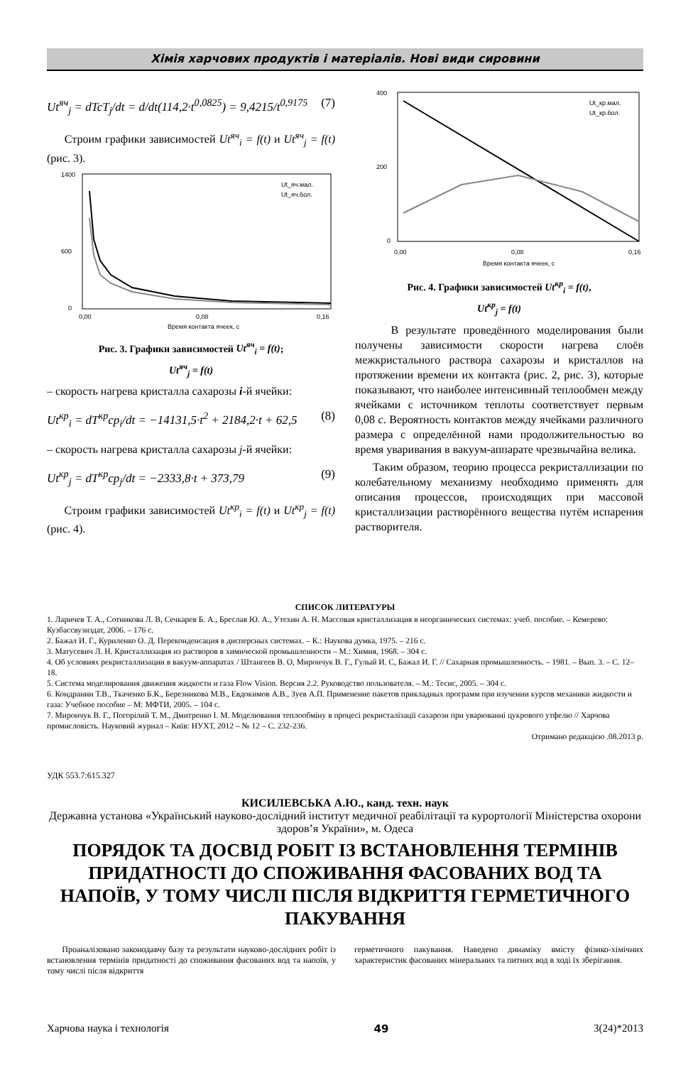Хімія харчових продуктів і матеріалів. Нові види сировини
Ut<sup>яч</sup><sub>j</sub> = dTcT<sub>j</sub>/dt = d/dt(114,2·t<sup>0,0825</sup>) = 9,4215/t<sup>0,9175</sup> (7)
Строим графики зависимостей Ut<sup>яч</sup><sub>i</sub> = f(t) и Ut<sup>яч</sup><sub>j</sub> = f(t) (рис. 3).
1400
600
0
0,00
0,08
0,16
Время контакта ячеек, с
Ut_яч.мал.
Ut_яч.бол.
Рис. 3. Графики зависимостей Ut<sup>яч</sup><sub>i</sub> = f(t);
Ut<sup>яч</sup><sub>j</sub> = f(t)
– скорость нагрева кристалла сахарозы i-й ячейки:
Ut<sup>кр</sup><sub>i</sub> = dT<sup>кр</sup>cp<sub>i</sub>/dt = −14131,5·t<sup>2</sup> + 2184,2·t + 62,5 (8)
– скорость нагрева кристалла сахарозы j-й ячейки:
Ut<sup>кр</sup><sub>j</sub> = dT<sup>кр</sup>cp<sub>j</sub>/dt = −2333,8·t + 373,79 (9)
Строим графики зависимостей Ut<sup>кр</sup><sub>i</sub> = f(t) и Ut<sup>кр</sup><sub>j</sub> = f(t) (рис. 4).
400
200
0
0,00
0,08
0,16
Время контакта ячеек, с
Ut_кр.мал.
Ut_кр.бол.
Рис. 4. Графики зависимостей Ut<sup>кр</sup><sub>i</sub> = f(t),
Ut<sup>кр</sup><sub>j</sub> = f(t)
В результате проведённого моделирования были получены зависимости скорости нагрева слоёв межкристального раствора сахарозы и кристаллов на протяжении времени их контакта (рис. 2, рис. 3), которые показывают, что наиболее интенсивный теплообмен между ячейками с источником теплоты соответствует первым 0,08 с. Вероятность контактов между ячейками различного размера с определённой нами продолжительностью во время уваривания в вакуум-аппарате чрезвычайна велика.
Таким образом, теорию процесса рекристаллизации по колебательному механизму необходимо применять для описания процессов, происходящих при массовой кристаллизации растворённого вещества путём испарения растворителя.
СПИСОК ЛИТЕРАТУРЫ
1. Ларичев Т. А., Сотникова Л. В, Сечкарев Б. А., Бреслав Ю. А., Утехин А. Н. Массовая кристаллизация в неорганических системах: учеб. пособие. – Кемерево: Кузбассвузиздат, 2006. – 176 с.
2. Бажал И. Г., Куриленко О. Д. Переконденсация в дисперсных системах. – К.: Наукова думка, 1975. – 216 с.
3. Матусевич Л. Н. Кристаллизация из растворов в химической промышленности – М.: Химия, 1968. – 304 с.
4. Об условиях рекристаллизации в вакуум-аппаратах / Штангеев В. О, Мирончук В. Г., Гулый И. С, Бажал И. Г. // Сахарная промышленность. – 1981. – Вып. 3. – С. 12–18.
5. Система моделирования движения жидкости и газа Flow Vision. Версия 2.2. Руководство пользователя. – М.: Тесис, 2005. – 304 с.
6. Кондранин Т.В., Ткаченко Б.К., Березникова М.В., Евдокимов А.В., Зуев А.П. Применение пакетов прикладных программ при изучении курсов механики жидкости и газа: Учебное пособие – М: МФТИ, 2005. – 104 с.
7. Мирончук В. Г., Погорілий Т. М., Дмитренко І. М. Моделювання теплообміну в процесі рекристалізації сахарози при уварюванні цукрового утфелю // Харчова промисловість. Науковий журнал – Київ: НУХТ, 2012 – № 12 – С. 232-236.
Отримано редакцією .08.2013 р.
УДК 553.7:615.327
КИСИЛЕВСЬКА А.Ю., канд. техн. наук
Державна установа «Український науково-дослідний інститут медичної реабілітації та курортології Міністерства охорони здоров’я України», м. Одеса
ПОРЯДОК ТА ДОСВІД РОБІТ ІЗ ВСТАНОВЛЕННЯ ТЕРМІНІВ ПРИДАТНОСТІ ДО СПОЖИВАННЯ ФАСОВАНИХ ВОД ТА НАПОЇВ, У ТОМУ ЧИСЛІ ПІСЛЯ ВІДКРИТТЯ ГЕРМЕТИЧНОГО ПАКУВАННЯ
Проаналізовано законодавчу базу та результати науково-дослідних робіт із встановлення термінів придатності до споживання фасованих вод та напоїв, у тому числі після відкриття
герметичного пакування. Наведено динаміку вмісту фізико-хімічних характеристик фасованих мінеральних та питних вод в ході їх зберігання.
Харчова наука і технологія 49 3(24)*2013